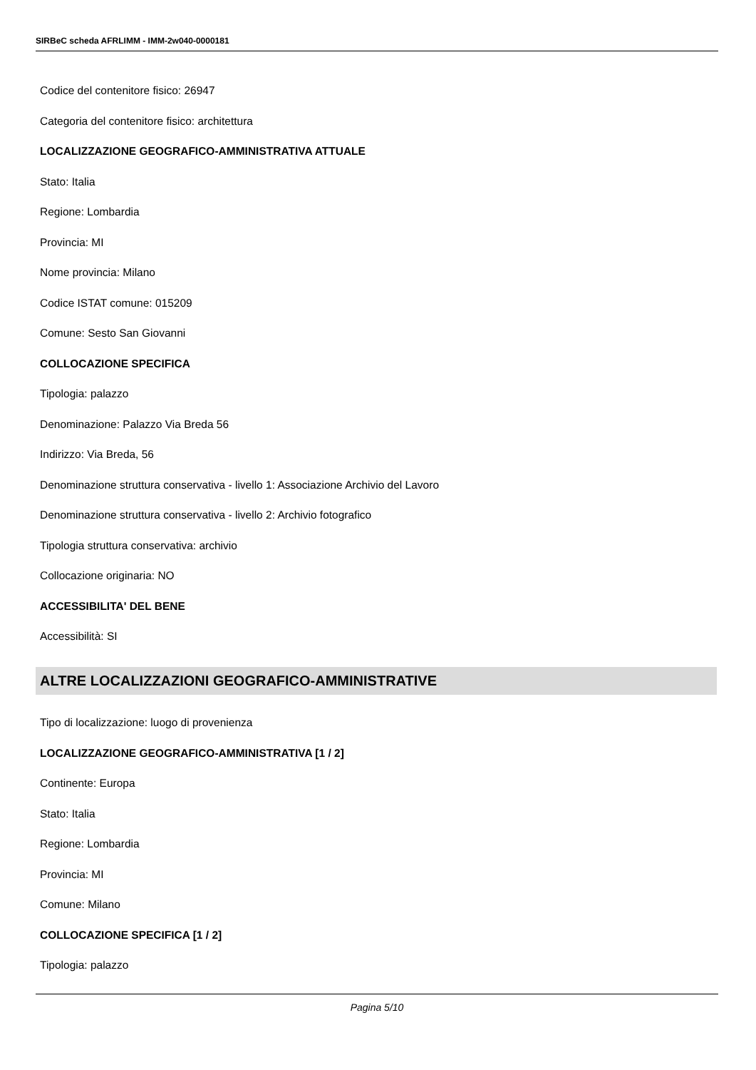SIRBeC scheda AFRLIMM - IMM-2w040-0000181
Codice del contenitore fisico: 26947
Categoria del contenitore fisico: architettura
LOCALIZZAZIONE GEOGRAFICO-AMMINISTRATIVA ATTUALE
Stato: Italia
Regione: Lombardia
Provincia: MI
Nome provincia: Milano
Codice ISTAT comune: 015209
Comune: Sesto San Giovanni
COLLOCAZIONE SPECIFICA
Tipologia: palazzo
Denominazione: Palazzo Via Breda 56
Indirizzo: Via Breda, 56
Denominazione struttura conservativa - livello 1: Associazione Archivio del Lavoro
Denominazione struttura conservativa - livello 2: Archivio fotografico
Tipologia struttura conservativa: archivio
Collocazione originaria: NO
ACCESSIBILITA' DEL BENE
Accessibilità: SI
ALTRE LOCALIZZAZIONI GEOGRAFICO-AMMINISTRATIVE
Tipo di localizzazione: luogo di provenienza
LOCALIZZAZIONE GEOGRAFICO-AMMINISTRATIVA [1 / 2]
Continente: Europa
Stato: Italia
Regione: Lombardia
Provincia: MI
Comune: Milano
COLLOCAZIONE SPECIFICA [1 / 2]
Tipologia: palazzo
Pagina 5/10